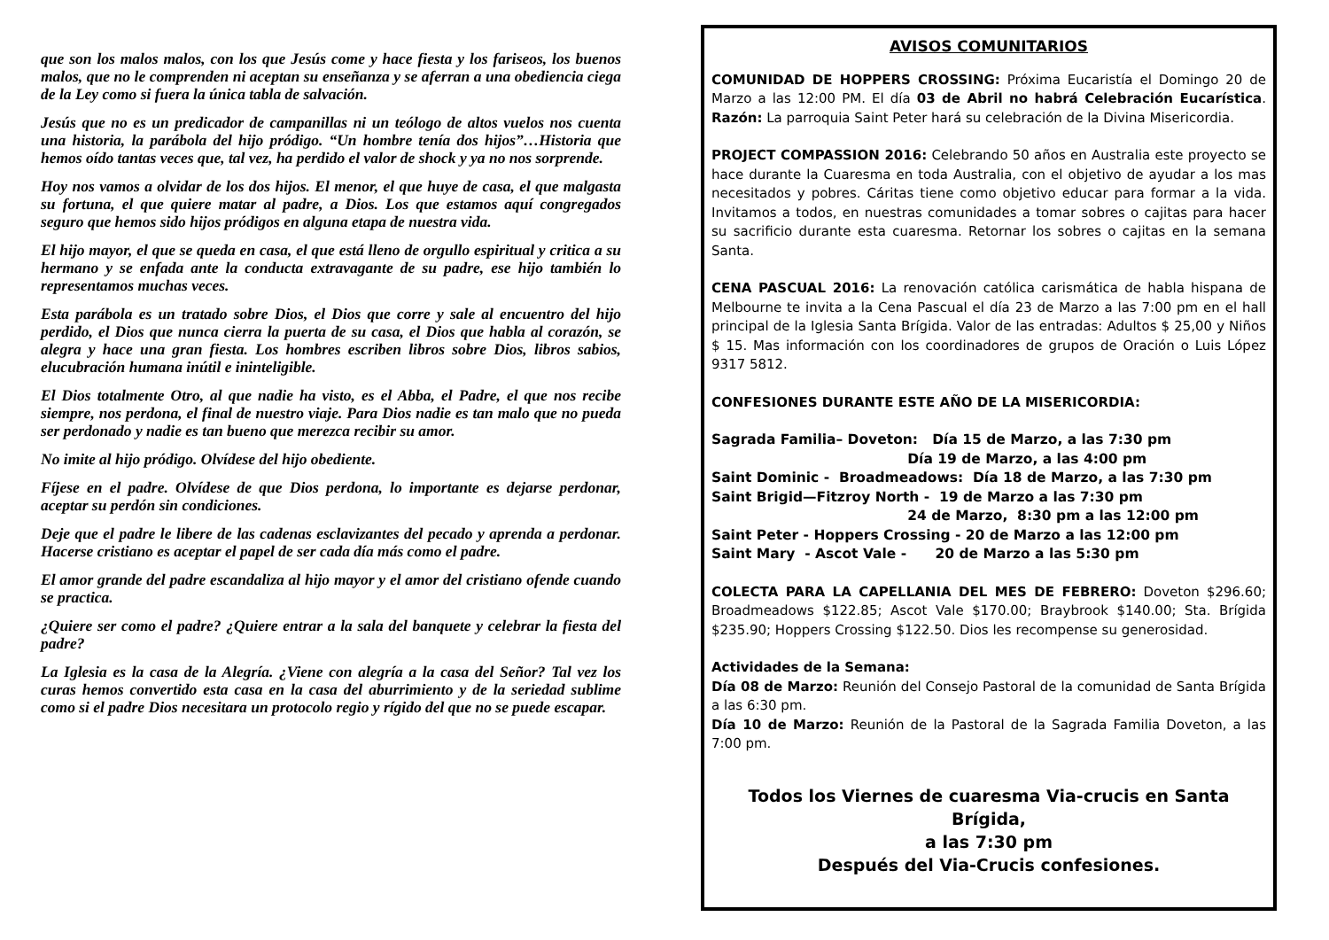que son los malos malos, con los que Jesús come y hace fiesta y los fariseos, los buenos malos, que no le comprenden ni aceptan su enseñanza y se aferran a una obediencia ciega de la Ley como si fuera la única tabla de salvación.
Jesús que no es un predicador de campanillas ni un teólogo de altos vuelos nos cuenta una historia, la parábola del hijo pródigo. “Un hombre tenía dos hijos”…Historia que hemos oído tantas veces que, tal vez, ha perdido el valor de shock y ya no nos sorprende.
Hoy nos vamos a olvidar de los dos hijos. El menor, el que huye de casa, el que malgasta su fortuna, el que quiere matar al padre, a Dios. Los que estamos aquí congregados seguro que hemos sido hijos pródigos en alguna etapa de nuestra vida.
El hijo mayor, el que se queda en casa, el que está lleno de orgullo espiritual y critica a su hermano y se enfada ante la conducta extravagante de su padre, ese hijo también lo representamos muchas veces.
Esta parábola es un tratado sobre Dios, el Dios que corre y sale al encuentro del hijo perdido, el Dios que nunca cierra la puerta de su casa, el Dios que habla al corazón, se alegra y hace una gran fiesta. Los hombres escriben libros sobre Dios, libros sabios, elucubración humana inútil e ininteligible.
El Dios totalmente Otro, al que nadie ha visto, es el Abba, el Padre, el que nos recibe siempre, nos perdona, el final de nuestro viaje. Para Dios nadie es tan malo que no pueda ser perdonado y nadie es tan bueno que merezca recibir su amor.
No imite al hijo pródigo. Olvídese del hijo obediente.
Fíjese en el padre. Olvídese de que Dios perdona, lo importante es dejarse perdonar, aceptar su perdón sin condiciones.
Deje que el padre le libere de las cadenas esclavizantes del pecado y aprenda a perdonar. Hacerse cristiano es aceptar el papel de ser cada día más como el padre.
El amor grande del padre escandaliza al hijo mayor y el amor del cristiano ofende cuando se practica.
¿Quiere ser como el padre? ¿Quiere entrar a la sala del banquete y celebrar la fiesta del padre?
La Iglesia es la casa de la Alegría. ¿Viene con alegría a la casa del Señor? Tal vez los curas hemos convertido esta casa en la casa del aburrimiento y de la seriedad sublime como si el padre Dios necesitara un protocolo regio y rígido del que no se puede escapar.
AVISOS COMUNITARIOS
COMUNIDAD DE HOPPERS CROSSING: Próxima Eucaristía el Domingo 20 de Marzo a las 12:00 PM. El día 03 de Abril no habrá Celebración Eucarística. Razón: La parroquia Saint Peter hará su celebración de la Divina Misericordia.
PROJECT COMPASSION 2016: Celebrando 50 años en Australia este proyecto se hace durante la Cuaresma en toda Australia, con el objetivo de ayudar a los mas necesitados y pobres. Cáritas tiene como objetivo educar para formar a la vida. Invitamos a todos, en nuestras comunidades a tomar sobres o cajitas para hacer su sacrificio durante esta cuaresma. Retornar los sobres o cajitas en la semana Santa.
CENA PASCUAL 2016: La renovación católica carismática de habla hispana de Melbourne te invita a la Cena Pascual el día 23 de Marzo a las 7:00 pm en el hall principal de la Iglesia Santa Brígida. Valor de las entradas: Adultos $ 25,00 y Niños $ 15. Mas información con los coordinadores de grupos de Oración o Luis López 9317 5812.
CONFESIONES DURANTE ESTE AÑO DE LA MISERICORDIA:
Sagrada Familia– Doveton: Día 15 de Marzo, a las 7:30 pm
Día 19 de Marzo, a las 4:00 pm
Saint Dominic - Broadmeadows: Día 18 de Marzo, a las 7:30 pm
Saint Brigid—Fitzroy North - 19 de Marzo a las 7:30 pm
24 de Marzo, 8:30 pm a las 12:00 pm
Saint Peter - Hoppers Crossing - 20 de Marzo a las 12:00 pm
Saint Mary - Ascot Vale - 20 de Marzo a las 5:30 pm
COLECTA PARA LA CAPELLANIA DEL MES DE FEBRERO: Doveton $296.60; Broadmeadows $122.85; Ascot Vale $170.00; Braybrook $140.00; Sta. Brígida $235.90; Hoppers Crossing $122.50. Dios les recompense su generosidad.
Actividades de la Semana:
Día 08 de Marzo: Reunión del Consejo Pastoral de la comunidad de Santa Brígida a las 6:30 pm.
Día 10 de Marzo: Reunión de la Pastoral de la Sagrada Familia Doveton, a las 7:00 pm.
Todos los Viernes de cuaresma Via-crucis en Santa Brígida,
a las 7:30 pm
Después del Via-Crucis confesiones.